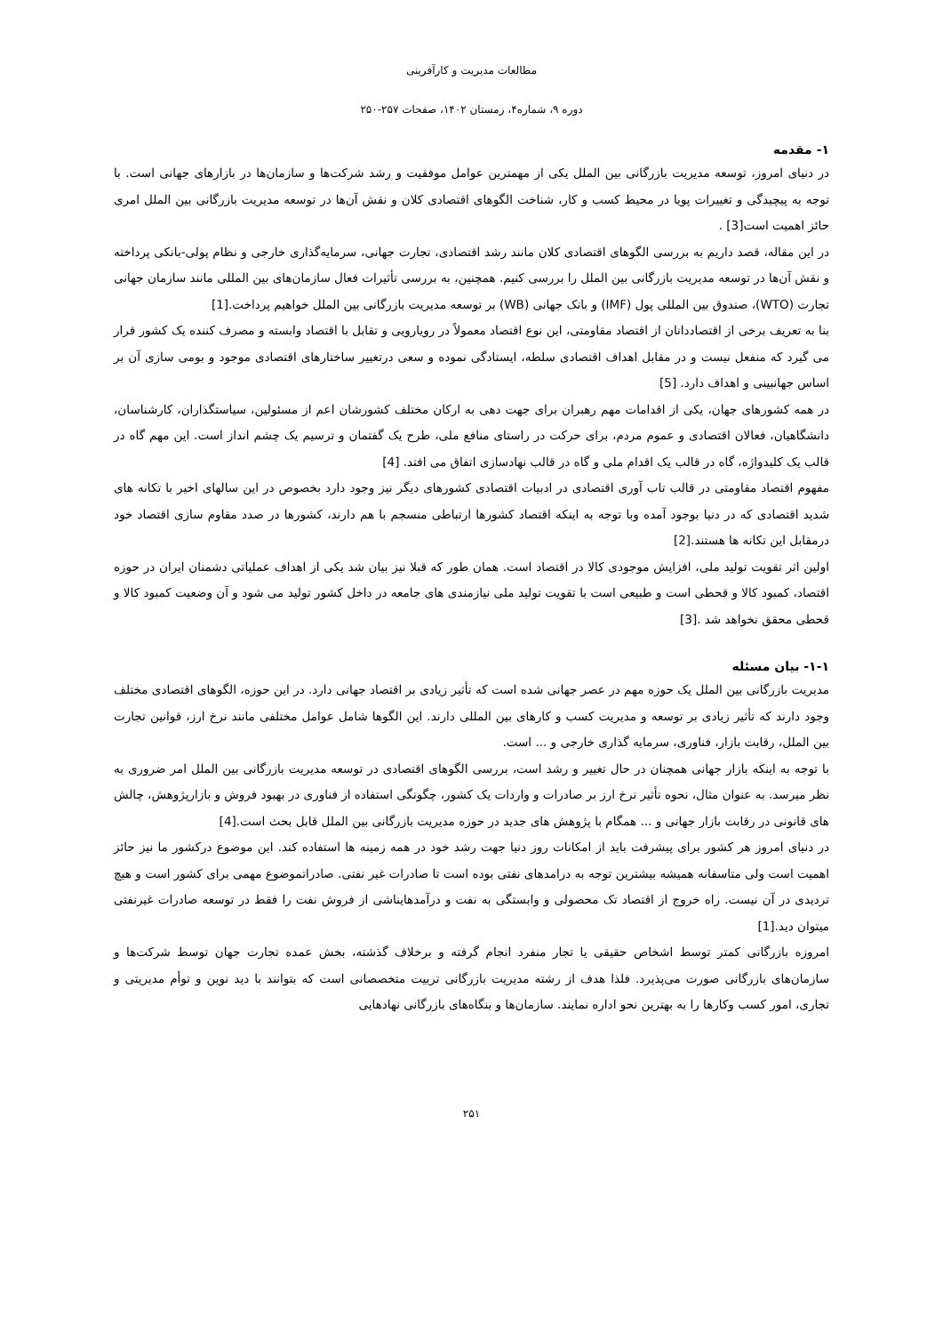مطالعات مدیریت و کارآفرینی
دوره ۹، شماره۴، زمستان ۱۴۰۲، صفحات ۲۵۷-۲۵۰
۱- مقدمه
در دنیای امروز، توسعه مدیریت بازرگانی بین الملل یکی از مهمترین عوامل موفقیت و رشد شرکت‌ها و سازمان‌ها در بازارهای جهانی است. با توجه به پیچیدگی و تغییرات پویا در محیط کسب و کار، شناخت الگوهای اقتصادی کلان و نقش آن‌ها در توسعه مدیریت بازرگانی بین الملل امری حائز اهمیت است[3] .
در این مقاله، قصد داریم به بررسی الگوهای اقتصادی کلان مانند رشد اقتصادی، تجارت جهانی، سرمایه‌گذاری خارجی و نظام پولی-بانکی پرداخته و نقش آن‌ها در توسعه مدیریت بازرگانی بین الملل را بررسی کنیم. همچنین، به بررسی تأثیرات فعال سازمان‌های بین المللی مانند سازمان جهانی تجارت (WTO)، صندوق بین المللی پول (IMF) و بانک جهانی (WB) بر توسعه مدیریت بازرگانی بین الملل خواهیم پرداخت.[1]
بنا به تعریف برخی از اقتصاددانان از اقتصاد مقاومتی، این نوع اقتصاد معمولاً در رویارویی و تقابل با اقتصاد وابسته و مصرف کننده یک کشور قرار می گیرد که منفعل نیست و در مقابل اهداف اقتصادی سلطه، ایستادگی نموده و سعی درتغییر ساختارهای اقتصادی موجود و بومی سازی آن بر اساس جهانبینی و اهداف دارد. [5]
در همه کشورهای جهان، یکی از اقدامات مهم رهبران برای جهت دهی به ارکان مختلف کشورشان اعم از مسئولین، سیاستگذاران، کارشناسان، دانشگاهیان، فعالان اقتصادی و عموم مردم، برای حرکت در راستای منافع ملی، طرح یک گفتمان و ترسیم یک چشم انداز است. این مهم گاه در قالب یک کلیدواژه، گاه در قالب یک اقدام ملی و گاه در قالب نهادسازی اتفاق می افتد. [4]
مفهوم اقتصاد مقاومتی در قالب تاب آوری اقتصادی در ادبیات اقتصادی کشورهای دیگر نیز وجود دارد بخصوص در این سالهای اخیر با تکانه های شدید اقتصادی که در دنیا بوجود آمده وبا توجه به اینکه اقتصاد کشورها ارتباطی منسجم با هم دارند، کشورها در صدد مقاوم سازی اقتصاد خود درمقابل این تکانه ها هستند.[2]
اولین اثر تقویت تولید ملی، افزایش موجودی کالا در اقتصاد است. همان طور که قبلا نیز بیان شد یکی از اهداف عملیاتی دشمنان ایران در حوزه اقتصاد، کمبود کالا و قحطی است و طبیعی است با تقویت تولید ملی نیازمندی های جامعه در داخل کشور تولید می شود و آن وضعیت کمبود کالا و قحطی محقق نخواهد شد .[3]
۱-۱- بیان مسئله
مدیریت بازرگانی بین الملل یک حوزه مهم در عصر جهانی شده است که تأثیر زیادی بر اقتصاد جهانی دارد. در این حوزه، الگوهای اقتصادی مختلف وجود دارند که تأثیر زیادی بر توسعه و مدیریت کسب و کارهای بین المللی دارند. این الگوها شامل عوامل مختلفی مانند نرخ ارز، قوانین تجارت بین الملل، رقابت بازار، فناوری، سرمایه گذاری خارجی و ... است.
با توجه به اینکه بازار جهانی همچنان در حال تغییر و رشد است، بررسی الگوهای اقتصادی در توسعه مدیریت بازرگانی بین الملل امر ضروری به نظر میرسد. به عنوان مثال، نحوه تأثیر نرخ ارز بر صادرات و واردات یک کشور، چگونگی استفاده از فناوری در بهبود فروش و بازارپژوهش، چالش های قانونی در رقابت بازار جهانی و ... همگام با پژوهش های جدید در حوزه مدیریت بازرگانی بین الملل قابل بحث است.[4]
در دنیای امروز هر کشور برای پیشرفت باید از امکانات روز دنیا جهت رشد خود در همه زمینه ها استفاده کند. این موضوع درکشور ما نیز حائز اهمیت است ولی متاسفانه همیشه بیشترین توجه به درامدهای نفتی بوده است تا صادرات غیر نفتی. صادراتموضوع مهمی برای کشور است و هیچ تردیدی در آن نیست. راه خروج از اقتصاد تک محصولی و وابستگی به نفت و درآمدهایناشی از فروش نفت را فقط در توسعه صادرات غیرنفتی میتوان دید.[1]
امروزه بازرگانی کمتر توسط اشخاص حقیقی یا تجار منفرد انجام گرفته و برخلاف گذشته، بخش عمده تجارت جهان توسط شرکت‌ها و سازمان‌های بازرگانی صورت می‌پذیرد. فلذا هدف از رشته مدیریت بازرگانی تربیت متخصصانی است که بتوانند با دید نوین و توأم مدیریتی و تجاری، امور کسب وکارها را به بهترین نحو اداره نمایند. سازمان‌ها و بنگاه‌های بازرگانی نهادهایی
۲۵۱